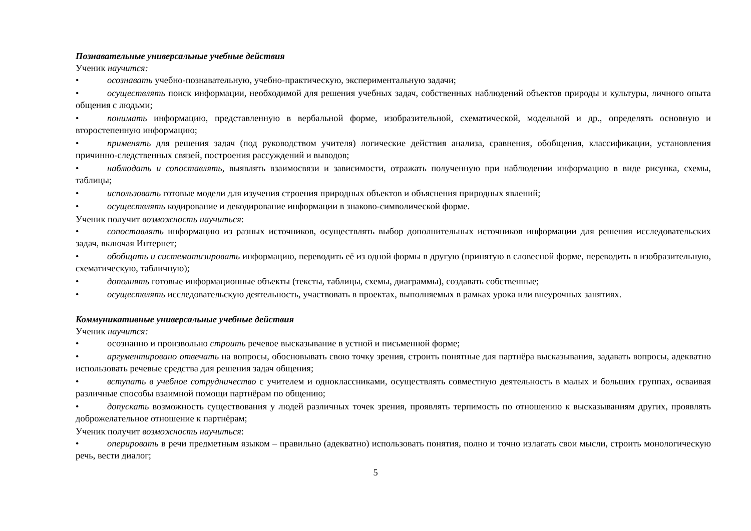Познавательные универсальные учебные действия
Ученик научится:
• осознавать учебно-познавательную, учебно-практическую, экспериментальную задачи;
• осуществлять поиск информации, необходимой для решения учебных задач, собственных наблюдений объектов природы и культуры, личного опыта общения с людьми;
• понимать информацию, представленную в вербальной форме, изобразительной, схематической, модельной и др., определять основную и второстепенную информацию;
• применять для решения задач (под руководством учителя) логические действия анализа, сравнения, обобщения, классификации, установления причинно-следственных связей, построения рассуждений и выводов;
• наблюдать и сопоставлять, выявлять взаимосвязи и зависимости, отражать полученную при наблюдении информацию в виде рисунка, схемы, таблицы;
• использовать готовые модели для изучения строения природных объектов и объяснения природных явлений;
• осуществлять кодирование и декодирование информации в знаково-символической форме.
Ученик получит возможность научиться:
• сопоставлять информацию из разных источников, осуществлять выбор дополнительных источников информации для решения исследовательских задач, включая Интернет;
• обобщать и систематизировать информацию, переводить её из одной формы в другую (принятую в словесной форме, переводить в изобразительную, схематическую, табличную);
• дополнять готовые информационные объекты (тексты, таблицы, схемы, диаграммы), создавать собственные;
• осуществлять исследовательскую деятельность, участвовать в проектах, выполняемых в рамках урока или внеурочных занятиях.
Коммуникативные универсальные учебные действия
Ученик научится:
• осознанно и произвольно строить речевое высказывание в устной и письменной форме;
• аргументировано отвечать на вопросы, обосновывать свою точку зрения, строить понятные для партнёра высказывания, задавать вопросы, адекватно использовать речевые средства для решения задач общения;
• вступать в учебное сотрудничество с учителем и одноклассниками, осуществлять совместную деятельность в малых и больших группах, осваивая различные способы взаимной помощи партнёрам по общению;
• допускать возможность существования у людей различных точек зрения, проявлять терпимость по отношению к высказываниям других, проявлять доброжелательное отношение к партнёрам;
Ученик получит возможность научиться:
• оперировать в речи предметным языком – правильно (адекватно) использовать понятия, полно и точно излагать свои мысли, строить монологическую речь, вести диалог;
5